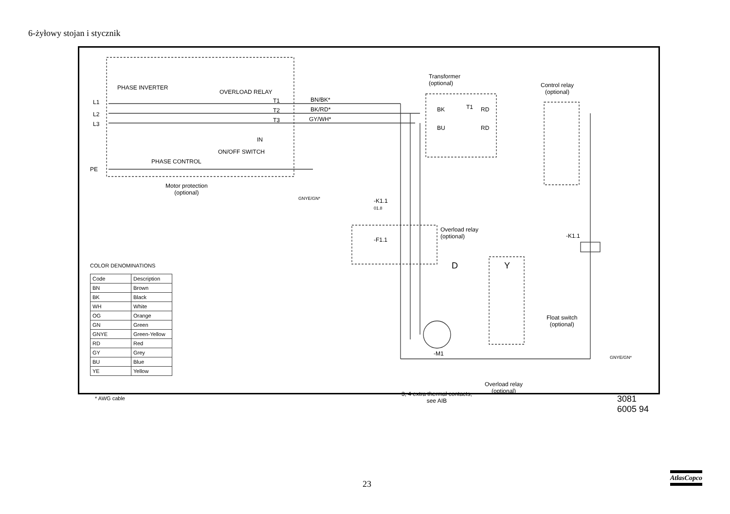6-żyłowy stojan i stycznik
PHASE INVERTER
OVERLOAD RELAY
L1
L2
L3
T1
T2
T3
BN/BK*
BK/RD*
GY/WH*
IN
ON/OFF SWITCH
PHASE CONTROL
PE
Motor protection
(optional)
GNYE/GN*
Transformer
(optional)
BK T1 RD
BU RD
Control relay
(optional)
-K1.1
01.8
Overload relay
(optional)
-F1.1
-K1.1
D Y
-M1
Float switch
(optional)
GNYE/GN*
Overload relay
(optional)
3, 4 extra thermal contacts,
see AIB
3081 6005 94
COLOR DENOMINATIONS
| Code | Description |
| --- | --- |
| BN | Brown |
| BK | Black |
| WH | White |
| OG | Orange |
| GN | Green |
| GNYE | Green-Yellow |
| RD | Red |
| GY | Grey |
| BU | Blue |
| YE | Yellow |
* AWG cable
23
AtlasCopco